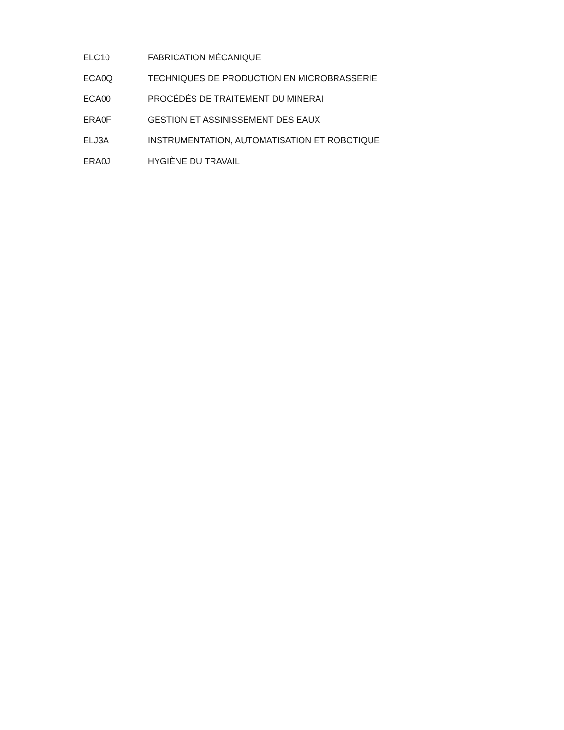ELC10 FABRICATION MÉCANIQUE
ECA0Q TECHNIQUES DE PRODUCTION EN MICROBRASSERIE
ECA00 PROCÉDÉS DE TRAITEMENT DU MINERAI
ERA0F GESTION ET ASSINISSEMENT DES EAUX
ELJ3A INSTRUMENTATION, AUTOMATISATION ET ROBOTIQUE
ERA0J HYGIÈNE DU TRAVAIL